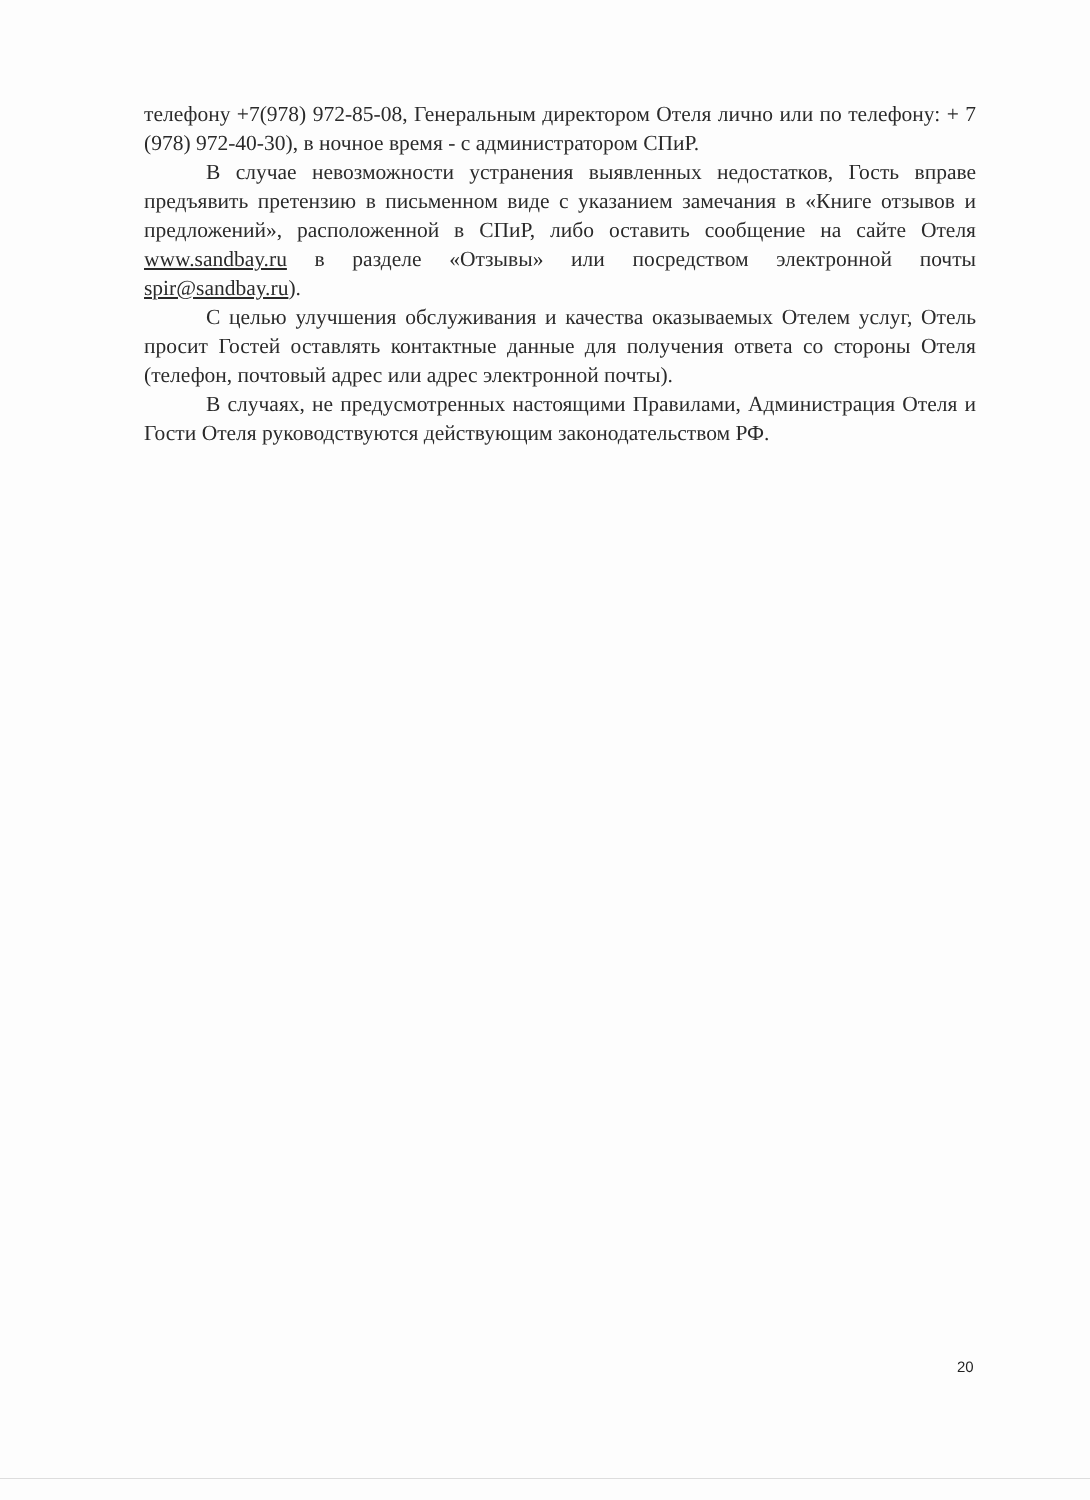телефону +7(978) 972-85-08, Генеральным директором Отеля лично или по телефону: + 7 (978) 972-40-30), в ночное время - с администратором СПиР.
В случае невозможности устранения выявленных недостатков, Гость вправе предъявить претензию в письменном виде с указанием замечания в «Книге отзывов и предложений», расположенной в СПиР, либо оставить сообщение на сайте Отеля www.sandbay.ru в разделе «Отзывы» или посредством электронной почты spir@sandbay.ru).
С целью улучшения обслуживания и качества оказываемых Отелем услуг, Отель просит Гостей оставлять контактные данные для получения ответа со стороны Отеля (телефон, почтовый адрес или адрес электронной почты).
В случаях, не предусмотренных настоящими Правилами, Администрация Отеля и Гости Отеля руководствуются действующим законодательством РФ.
20